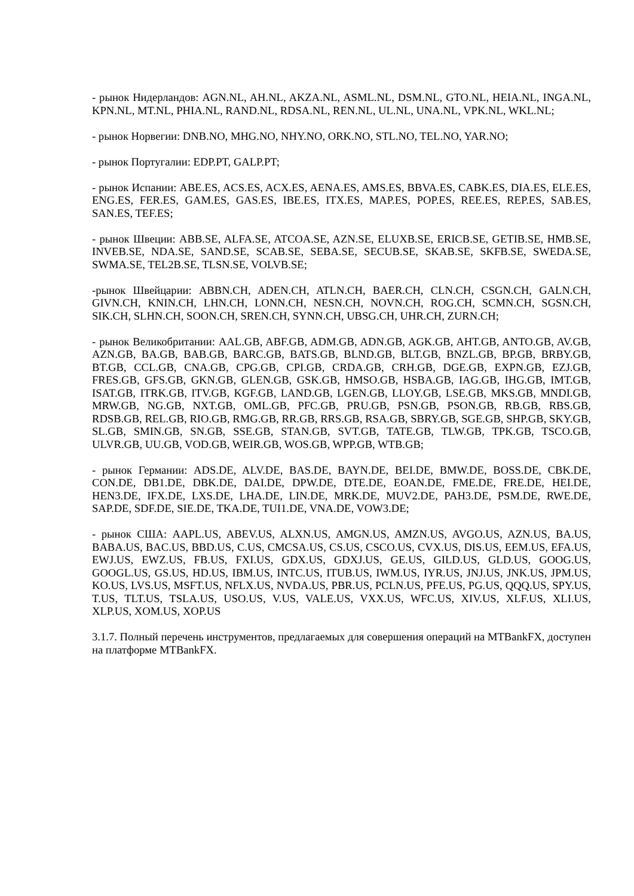- рынок Нидерландов: AGN.NL, AH.NL, AKZA.NL, ASML.NL, DSM.NL, GTO.NL, HEIA.NL, INGA.NL, KPN.NL, MT.NL, PHIA.NL, RAND.NL, RDSA.NL, REN.NL, UL.NL, UNA.NL, VPK.NL, WKL.NL;
- рынок Норвегии: DNB.NO, MHG.NO, NHY.NO, ORK.NO, STL.NO, TEL.NO, YAR.NO;
- рынок Португалии: EDP.PT, GALP.PT;
- рынок Испании: ABE.ES, ACS.ES, ACX.ES, AENA.ES, AMS.ES, BBVA.ES, CABK.ES, DIA.ES, ELE.ES, ENG.ES, FER.ES, GAM.ES, GAS.ES, IBE.ES, ITX.ES, MAP.ES, POP.ES, REE.ES, REP.ES, SAB.ES, SAN.ES, TEF.ES;
- рынок Швеции: ABB.SE, ALFA.SE, ATCOA.SE, AZN.SE, ELUXB.SE, ERICB.SE, GETIB.SE, HMB.SE, INVEB.SE, NDA.SE, SAND.SE, SCAB.SE, SEBA.SE, SECUB.SE, SKAB.SE, SKFB.SE, SWEDA.SE, SWMA.SE, TEL2B.SE, TLSN.SE, VOLVB.SE;
-рынок Швейцарии: ABBN.CH, ADEN.CH, ATLN.CH, BAER.CH, CLN.CH, CSGN.CH, GALN.CH, GIVN.CH, KNIN.CH, LHN.CH, LONN.CH, NESN.CH, NOVN.CH, ROG.CH, SCMN.CH, SGSN.CH, SIK.CH, SLHN.CH, SOON.CH, SREN.CH, SYNN.CH, UBSG.CH, UHR.CH, ZURN.CH;
- рынок Великобритании: AAL.GB, ABF.GB, ADM.GB, ADN.GB, AGK.GB, AHT.GB, ANTO.GB, AV.GB, AZN.GB, BA.GB, BAB.GB, BARC.GB, BATS.GB, BLND.GB, BLT.GB, BNZL.GB, BP.GB, BRBY.GB, BT.GB, CCL.GB, CNA.GB, CPG.GB, CPI.GB, CRDA.GB, CRH.GB, DGE.GB, EXPN.GB, EZJ.GB, FRES.GB, GFS.GB, GKN.GB, GLEN.GB, GSK.GB, HMSO.GB, HSBA.GB, IAG.GB, IHG.GB, IMT.GB, ISAT.GB, ITRK.GB, ITV.GB, KGF.GB, LAND.GB, LGEN.GB, LLOY.GB, LSE.GB, MKS.GB, MNDI.GB, MRW.GB, NG.GB, NXT.GB, OML.GB, PFC.GB, PRU.GB, PSN.GB, PSON.GB, RB.GB, RBS.GB, RDSB.GB, REL.GB, RIO.GB, RMG.GB, RR.GB, RRS.GB, RSA.GB, SBRY.GB, SGE.GB, SHP.GB, SKY.GB, SL.GB, SMIN.GB, SN.GB, SSE.GB, STAN.GB, SVT.GB, TATE.GB, TLW.GB, TPK.GB, TSCO.GB, ULVR.GB, UU.GB, VOD.GB, WEIR.GB, WOS.GB, WPP.GB, WTB.GB;
- рынок Германии: ADS.DE, ALV.DE, BAS.DE, BAYN.DE, BEI.DE, BMW.DE, BOSS.DE, CBK.DE, CON.DE, DB1.DE, DBK.DE, DAI.DE, DPW.DE, DTE.DE, EOAN.DE, FME.DE, FRE.DE, HEI.DE, HEN3.DE, IFX.DE, LXS.DE, LHA.DE, LIN.DE, MRK.DE, MUV2.DE, PAH3.DE, PSM.DE, RWE.DE, SAP.DE, SDF.DE, SIE.DE, TKA.DE, TUI1.DE, VNA.DE, VOW3.DE;
- рынок США: AAPL.US, ABEV.US, ALXN.US, AMGN.US, AMZN.US, AVGO.US, AZN.US, BA.US, BABA.US, BAC.US, BBD.US, C.US, CMCSA.US, CS.US, CSCO.US, CVX.US, DIS.US, EEM.US, EFA.US, EWJ.US, EWZ.US, FB.US, FXI.US, GDX.US, GDXJ.US, GE.US, GILD.US, GLD.US, GOOG.US, GOOGL.US, GS.US, HD.US, IBM.US, INTC.US, ITUB.US, IWM.US, IYR.US, JNJ.US, JNK.US, JPM.US, KO.US, LVS.US, MSFT.US, NFLX.US, NVDA.US, PBR.US, PCLN.US, PFE.US, PG.US, QQQ.US, SPY.US, T.US, TLT.US, TSLA.US, USO.US, V.US, VALE.US, VXX.US, WFC.US, XIV.US, XLF.US, XLI.US, XLP.US, XOM.US, XOP.US
3.1.7. Полный перечень инструментов, предлагаемых для совершения операций на MTBankFX, доступен на платформе MTBankFX.